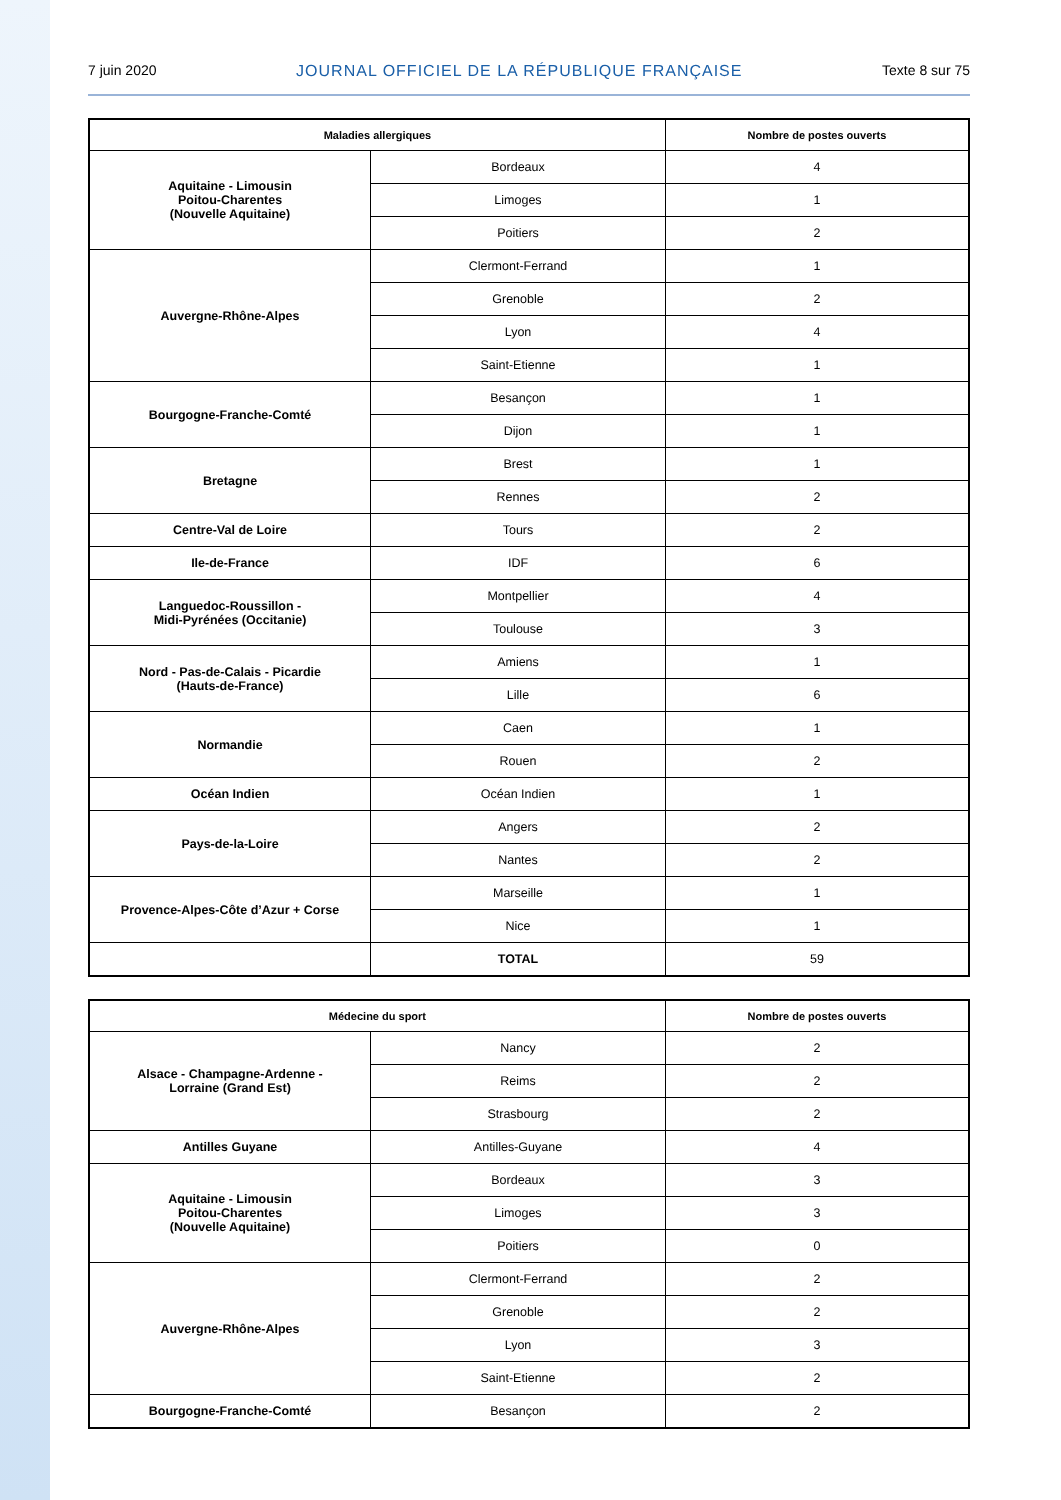7 juin 2020 JOURNAL OFFICIEL DE LA RÉPUBLIQUE FRANÇAISE Texte 8 sur 75
| Maladies allergiques | | Nombre de postes ouverts |
| --- | --- | --- |
| Aquitaine - Limousin Poitou-Charentes (Nouvelle Aquitaine) | Bordeaux | 4 |
| | Limoges | 1 |
| | Poitiers | 2 |
| Auvergne-Rhône-Alpes | Clermont-Ferrand | 1 |
| | Grenoble | 2 |
| | Lyon | 4 |
| | Saint-Etienne | 1 |
| Bourgogne-Franche-Comté | Besançon | 1 |
| | Dijon | 1 |
| Bretagne | Brest | 1 |
| | Rennes | 2 |
| Centre-Val de Loire | Tours | 2 |
| Ile-de-France | IDF | 6 |
| Languedoc-Roussillon - Midi-Pyrénées (Occitanie) | Montpellier | 4 |
| | Toulouse | 3 |
| Nord - Pas-de-Calais - Picardie (Hauts-de-France) | Amiens | 1 |
| | Lille | 6 |
| Normandie | Caen | 1 |
| | Rouen | 2 |
| Océan Indien | Océan Indien | 1 |
| Pays-de-la-Loire | Angers | 2 |
| | Nantes | 2 |
| Provence-Alpes-Côte d’Azur + Corse | Marseille | 1 |
| | Nice | 1 |
| | TOTAL | 59 |
| Médecine du sport | | Nombre de postes ouverts |
| --- | --- | --- |
| Alsace - Champagne-Ardenne - Lorraine (Grand Est) | Nancy | 2 |
| | Reims | 2 |
| | Strasbourg | 2 |
| Antilles Guyane | Antilles-Guyane | 4 |
| Aquitaine - Limousin Poitou-Charentes (Nouvelle Aquitaine) | Bordeaux | 3 |
| | Limoges | 3 |
| | Poitiers | 0 |
| Auvergne-Rhône-Alpes | Clermont-Ferrand | 2 |
| | Grenoble | 2 |
| | Lyon | 3 |
| | Saint-Etienne | 2 |
| Bourgogne-Franche-Comté | Besançon | 2 |